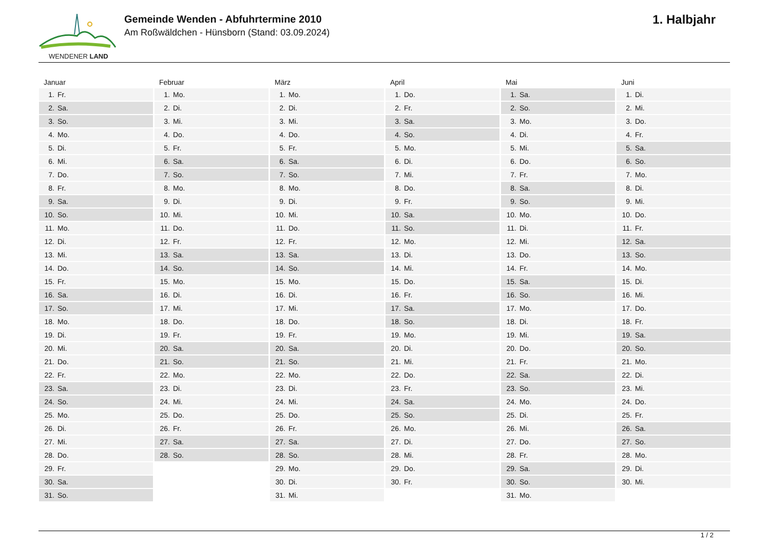WENDENER LAND
Gemeinde Wenden - Abfuhrtermine 2010
Am Roßwäldchen - Hünsborn (Stand: 03.09.2024)
1. Halbjahr
Januar
| 1. | Fr. |
| 2. | Sa. |
| 3. | So. |
| 4. | Mo. |
| 5. | Di. |
| 6. | Mi. |
| 7. | Do. |
| 8. | Fr. |
| 9. | Sa. |
| 10. | So. |
| 11. | Mo. |
| 12. | Di. |
| 13. | Mi. |
| 14. | Do. |
| 15. | Fr. |
| 16. | Sa. |
| 17. | So. |
| 18. | Mo. |
| 19. | Di. |
| 20. | Mi. |
| 21. | Do. |
| 22. | Fr. |
| 23. | Sa. |
| 24. | So. |
| 25. | Mo. |
| 26. | Di. |
| 27. | Mi. |
| 28. | Do. |
| 29. | Fr. |
| 30. | Sa. |
| 31. | So. |
Februar
| 1. | Mo. |
| 2. | Di. |
| 3. | Mi. |
| 4. | Do. |
| 5. | Fr. |
| 6. | Sa. |
| 7. | So. |
| 8. | Mo. |
| 9. | Di. |
| 10. | Mi. |
| 11. | Do. |
| 12. | Fr. |
| 13. | Sa. |
| 14. | So. |
| 15. | Mo. |
| 16. | Di. |
| 17. | Mi. |
| 18. | Do. |
| 19. | Fr. |
| 20. | Sa. |
| 21. | So. |
| 22. | Mo. |
| 23. | Di. |
| 24. | Mi. |
| 25. | Do. |
| 26. | Fr. |
| 27. | Sa. |
| 28. | So. |
März
| 1. | Mo. |
| 2. | Di. |
| 3. | Mi. |
| 4. | Do. |
| 5. | Fr. |
| 6. | Sa. |
| 7. | So. |
| 8. | Mo. |
| 9. | Di. |
| 10. | Mi. |
| 11. | Do. |
| 12. | Fr. |
| 13. | Sa. |
| 14. | So. |
| 15. | Mo. |
| 16. | Di. |
| 17. | Mi. |
| 18. | Do. |
| 19. | Fr. |
| 20. | Sa. |
| 21. | So. |
| 22. | Mo. |
| 23. | Di. |
| 24. | Mi. |
| 25. | Do. |
| 26. | Fr. |
| 27. | Sa. |
| 28. | So. |
| 29. | Mo. |
| 30. | Di. |
| 31. | Mi. |
April
| 1. | Do. |
| 2. | Fr. |
| 3. | Sa. |
| 4. | So. |
| 5. | Mo. |
| 6. | Di. |
| 7. | Mi. |
| 8. | Do. |
| 9. | Fr. |
| 10. | Sa. |
| 11. | So. |
| 12. | Mo. |
| 13. | Di. |
| 14. | Mi. |
| 15. | Do. |
| 16. | Fr. |
| 17. | Sa. |
| 18. | So. |
| 19. | Mo. |
| 20. | Di. |
| 21. | Mi. |
| 22. | Do. |
| 23. | Fr. |
| 24. | Sa. |
| 25. | So. |
| 26. | Mo. |
| 27. | Di. |
| 28. | Mi. |
| 29. | Do. |
| 30. | Fr. |
Mai
| 1. | Sa. |
| 2. | So. |
| 3. | Mo. |
| 4. | Di. |
| 5. | Mi. |
| 6. | Do. |
| 7. | Fr. |
| 8. | Sa. |
| 9. | So. |
| 10. | Mo. |
| 11. | Di. |
| 12. | Mi. |
| 13. | Do. |
| 14. | Fr. |
| 15. | Sa. |
| 16. | So. |
| 17. | Mo. |
| 18. | Di. |
| 19. | Mi. |
| 20. | Do. |
| 21. | Fr. |
| 22. | Sa. |
| 23. | So. |
| 24. | Mo. |
| 25. | Di. |
| 26. | Mi. |
| 27. | Do. |
| 28. | Fr. |
| 29. | Sa. |
| 30. | So. |
| 31. | Mo. |
Juni
| 1. | Di. |
| 2. | Mi. |
| 3. | Do. |
| 4. | Fr. |
| 5. | Sa. |
| 6. | So. |
| 7. | Mo. |
| 8. | Di. |
| 9. | Mi. |
| 10. | Do. |
| 11. | Fr. |
| 12. | Sa. |
| 13. | So. |
| 14. | Mo. |
| 15. | Di. |
| 16. | Mi. |
| 17. | Do. |
| 18. | Fr. |
| 19. | Sa. |
| 20. | So. |
| 21. | Mo. |
| 22. | Di. |
| 23. | Mi. |
| 24. | Do. |
| 25. | Fr. |
| 26. | Sa. |
| 27. | So. |
| 28. | Mo. |
| 29. | Di. |
| 30. | Mi. |
1 / 2